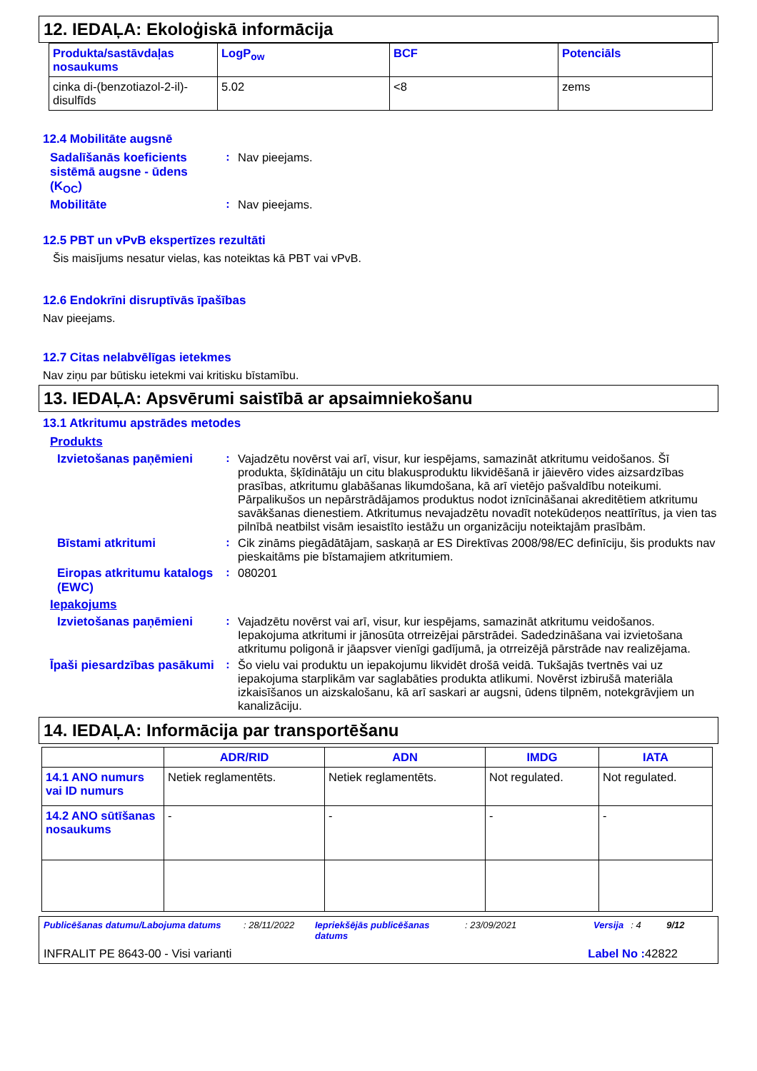12. IEDAĻA: Ekoloģiskā informācija
| Produkta/sastāvdaļas nosaukums | LogP<sub>ow</sub> | BCF | Potenciāls |
| --- | --- | --- | --- |
| cinka di-(benzotiazol-2-il)-disulfīds | 5.02 | <8 | zems |
12.4 Mobilitāte augsnē
Sadalīšanās koeficients sistēmā augsne - ūdens (K<sub>OC</sub>)
: Nav pieejams.
Mobilitāte : Nav pieejams.
12.5 PBT un vPvB ekspertīzes rezultāti
Šis maisījums nesatur vielas, kas noteiktas kā PBT vai vPvB.
12.6 Endokrīni disruptīvās īpašības
Nav pieejams.
12.7 Citas nelabvēlīgas ietekmes
Nav ziņu par būtisku ietekmi vai kritisku bīstamību.
13. IEDAĻA: Apsvērumi saistībā ar apsaimniekošanu
13.1 Atkritumu apstrādes metodes
Produkts
Izvietošanas paņēmieni : Vajadzētu novērst vai arī, visur, kur iespējams, samazināt atkritumu veidošanos. Šī produkta, šķīdinātāju un citu blakusproduktu likvidēšanā ir jāievēro vides aizsardzības prasības, atkritumu glabāšanas likumdošana, kā arī vietējo pašvaldību noteikumi. Pārpalikušos un nepārstrādājamos produktus nodot iznīcināšanai akreditētiem atkritumu savākšanas dienestiem. Atkritumus nevajadzētu novadīt notekūdeņos neattīrītus, ja vien tas pilnībā neatbilst visām iesaistīto iestāžu un organizāciju noteiktajām prasībām.
Bīstami atkritumi : Cik zināms piegādātājam, saskaņā ar ES Direktīvas 2008/98/EC definīciju, šis produkts nav pieskaitāms pie bīstamajiem atkritumiem.
Eiropas atkritumu katalogs (EWC)
: 080201
Iepakojums
Izvietošanas paņēmieni : Vajadzētu novērst vai arī, visur, kur iespējams, samazināt atkritumu veidošanos. Iepakojuma atkritumi ir jānosūta otrreizējai pārstrādei. Sadedzināšana vai izvietošana atkritumu poligonā ir jāapsver vienīgi gadījumā, ja otrreizējā pārstrāde nav realizējama.
Īpaši piesardzības pasākumi
: Šo vielu vai produktu un iepakojumu likvidēt drošā veidā. Tukšajās tvertnēs vai uz iepakojuma starplikām var saglabāties produkta atlikumi. Novērst izbirušā materiāla izkaisīšanos un aizskalošanu, kā arī saskari ar augsni, ūdens tilpnēm, notekgrāvjiem un kanalizāciju.
14. IEDAĻA: Informācija par transportēšanu
| | ADR/RID | ADN | IMDG | IATA |
| --- | --- | --- | --- | --- |
| 14.1 ANO numurs vai ID numurs | Netiek reglamentēts. | Netiek reglamentēts. | Not regulated. | Not regulated. |
| 14.2 ANO sūtīšanas nosaukums | - | - | - | - |
Publicēšanas datumu/Labojuma datums: 28/11/2022 Iepriekšējās publicēšanas datums: 23/09/2021 Versija: 4 9/12
INFRALIT PE 8643-00 - Visi varianti Label No : 42822